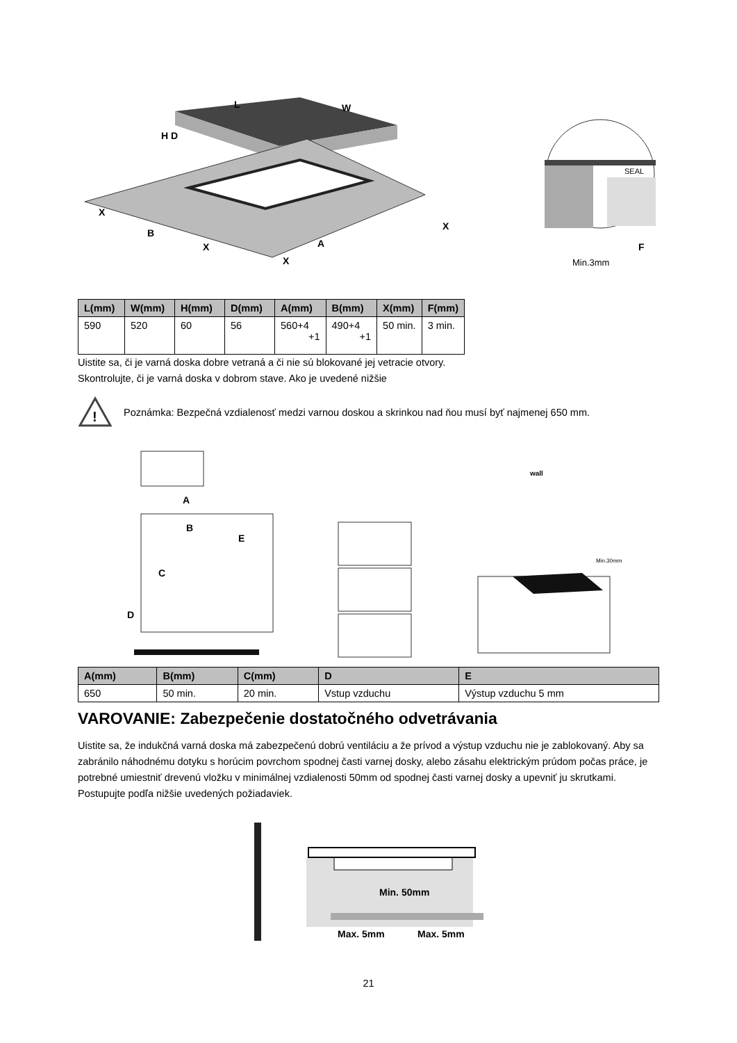L
W
H D
X
B
X
A
X
X
SEAL
F
Min.3mm
| L(mm) | W(mm) | H(mm) | D(mm) | A(mm) | B(mm) | X(mm) | F(mm) |
| --- | --- | --- | --- | --- | --- | --- | --- |
| 590 | 520 | 60 | 56 | 560+4 +1 | 490+4 +1 | 50 min. | 3 min. |
Uistite sa, či je varná doska dobre vetraná a či nie sú blokované jej vetracie otvory.
Skontrolujte, či je varná doska v dobrom stave. Ako je uvedené nižšie
!
Poznámka: Bezpečná vzdialenosť medzi varnou doskou a skrinkou nad ňou musí byť najmenej 650 mm.
A
B
C
D
E
wall
Min.30mm
| A(mm) | B(mm) | C(mm) | D | E |
| --- | --- | --- | --- | --- |
| 650 | 50 min. | 20 min. | Vstup vzduchu | Výstup vzduchu 5 mm |
VAROVANIE: Zabezpečenie dostatočného odvetrávania
Uistite sa, že indukčná varná doska má zabezpečenú dobrú ventiláciu a že prívod a výstup vzduchu nie je zablokovaný. Aby sa zabránilo náhodnému dotyku s horúcim povrchom spodnej časti varnej dosky, alebo zásahu elektrickým prúdom počas práce, je potrebné umiestniť drevenú vložku v minimálnej vzdialenosti 50mm od spodnej časti varnej dosky a upevniť ju skrutkami. Postupujte podľa nižšie uvedených požiadaviek.
Min. 50mm
Max. 5mm
Max. 5mm
21